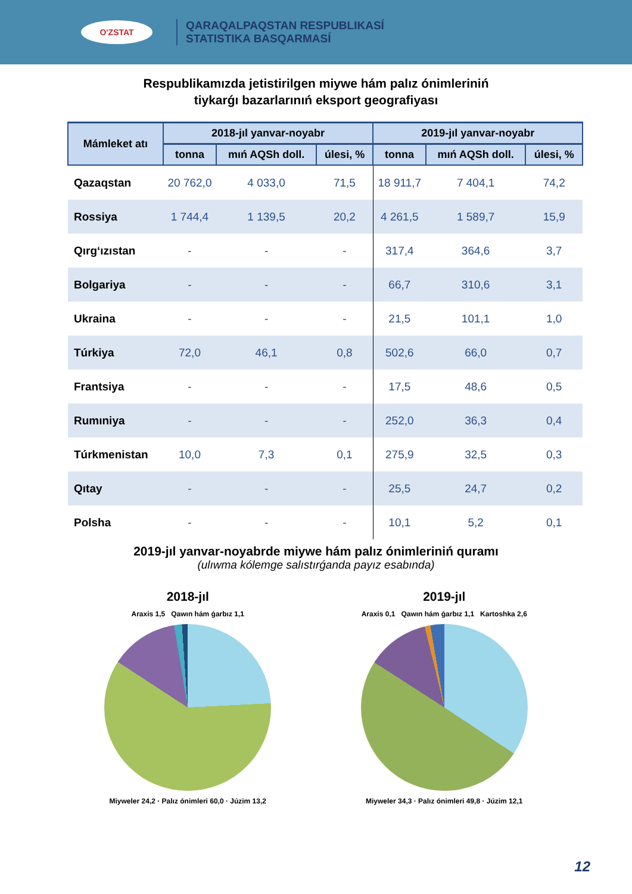O'ZSTAT
QARAQALPAQSTAN RESPUBLIKASÍ
STATISTIKA BASQARMASÍ
Respublikamızda jetistirilgen miywe hám palız ónimleriniń
tiykarǵı bazarlarınıń eksport geografiyası
| Mámleket atı | 2018-jıl yanvar-noyabr | | | 2019-jıl yanvar-noyabr | | |
| --- | --- | --- | --- | --- | --- | --- |
| | tonna | mıń AQSh doll. | úlesi, % | tonna | mıń AQSh doll. | úlesi, % |
| Qazaqstan | 20 762,0 | 4 033,0 | 71,5 | 18 911,7 | 7 404,1 | 74,2 |
| Rossiya | 1 744,4 | 1 139,5 | 20,2 | 4 261,5 | 1 589,7 | 15,9 |
| Qırg‘ızıstan | - | - | - | 317,4 | 364,6 | 3,7 |
| Bolgariya | - | - | - | 66,7 | 310,6 | 3,1 |
| Ukraina | - | - | - | 21,5 | 101,1 | 1,0 |
| Túrkiya | 72,0 | 46,1 | 0,8 | 502,6 | 66,0 | 0,7 |
| Frantsiya | - | - | - | 17,5 | 48,6 | 0,5 |
| Rumıniya | - | - | - | 252,0 | 36,3 | 0,4 |
| Túrkmenistan | 10,0 | 7,3 | 0,1 | 275,9 | 32,5 | 0,3 |
| Qıtay | - | - | - | 25,5 | 24,7 | 0,2 |
| Polsha | - | - | - | 10,1 | 5,2 | 0,1 |
2019-jıl yanvar-noyabrde miywe hám palız ónimleriniń quramı
(ulıwma kólemge salıstırǵanda payız esabında)
2018-jıl
Araxis 1,5 Qawın hám ǵarbız 1,1
Miyweler 24,2 · Palız ónimleri 60,0 · Júzim 13,2
2019-jıl
Araxis 0,1 Qawın hám ǵarbız 1,1 Kartoshka 2,6
Miyweler 34,3 · Palız ónimleri 49,8 · Júzim 12,1
12